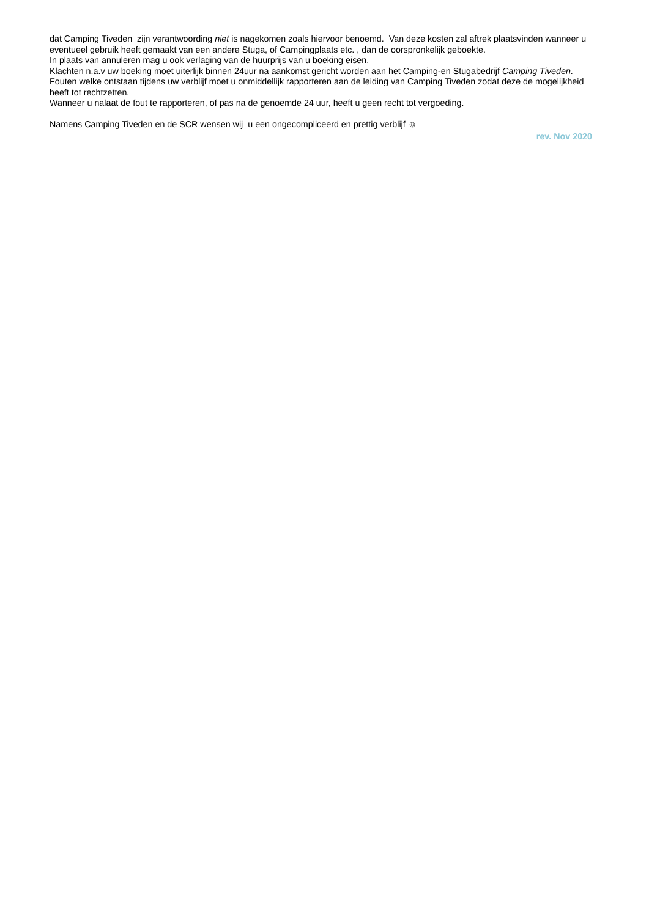dat Camping Tiveden zijn verantwoording niet is nagekomen zoals hiervoor benoemd. Van deze kosten zal aftrek plaatsvinden wanneer u eventueel gebruik heeft gemaakt van een andere Stuga, of Campingplaats etc. , dan de oorspronkelijk geboekte.
In plaats van annuleren mag u ook verlaging van de huurprijs van u boeking eisen.
Klachten n.a.v uw boeking moet uiterlijk binnen 24uur na aankomst gericht worden aan het Camping-en Stugabedrijf Camping Tiveden. Fouten welke ontstaan tijdens uw verblijf moet u onmiddellijk rapporteren aan de leiding van Camping Tiveden zodat deze de mogelijkheid heeft tot rechtzetten.
Wanneer u nalaat de fout te rapporteren, of pas na de genoemde 24 uur, heeft u geen recht tot vergoeding.
Namens Camping Tiveden en de SCR wensen wij u een ongecompliceerd en prettig verblijf ☺
rev. Nov 2020